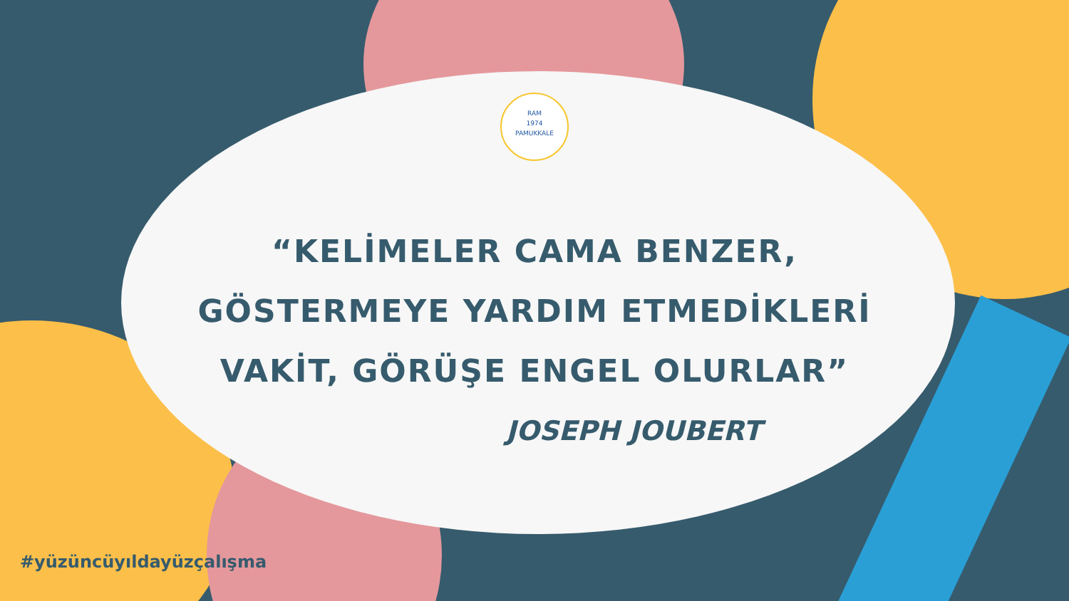RAM
1974
PAMUKKALE
“KELİMELER CAMA BENZER, GÖSTERMEYE YARDIM ETMEDİKLERİ VAKİT, GÖRÜŞE ENGEL OLURLAR”
JOSEPH JOUBERT
#yüzüncüyıldayüzçalışma